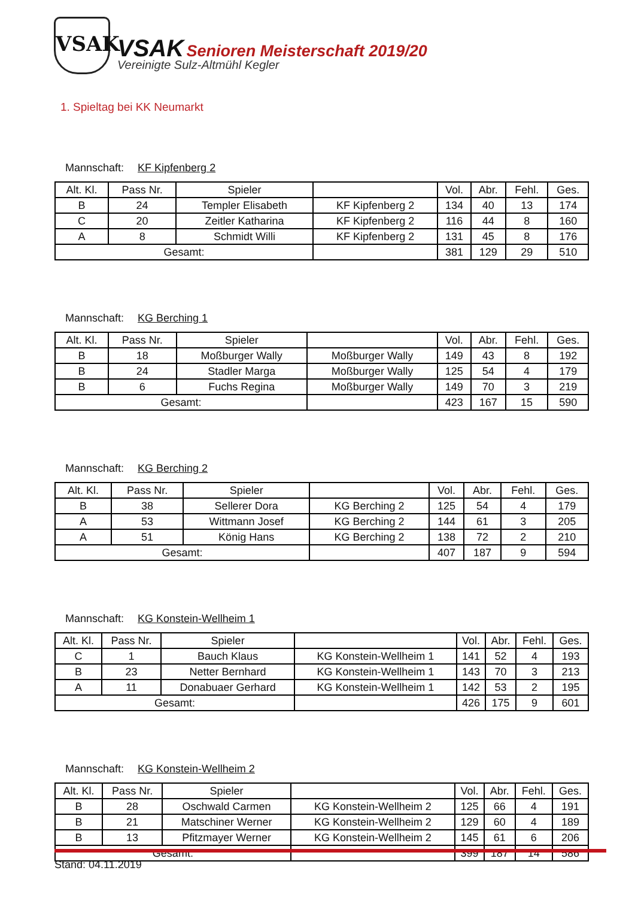VSAK
VSAK Senioren Meisterschaft 2019/20
Vereinigte Sulz-Altmühl Kegler
1. Spieltag bei KK Neumarkt
Mannschaft: KF Kipfenberg 2
| Alt. Kl. | Pass Nr. | Spieler | | Vol. | Abr. | Fehl. | Ges. |
| --- | --- | --- | --- | --- | --- | --- | --- |
| B | 24 | Templer Elisabeth | KF Kipfenberg 2 | 134 | 40 | 13 | 174 |
| C | 20 | Zeitler Katharina | KF Kipfenberg 2 | 116 | 44 | 8 | 160 |
| A | 8 | Schmidt Willi | KF Kipfenberg 2 | 131 | 45 | 8 | 176 |
| Gesamt: | | | | 381 | 129 | 29 | 510 |
Mannschaft: KG Berching 1
| Alt. Kl. | Pass Nr. | Spieler | | Vol. | Abr. | Fehl. | Ges. |
| --- | --- | --- | --- | --- | --- | --- | --- |
| B | 18 | Moßburger Wally | Moßburger Wally | 149 | 43 | 8 | 192 |
| B | 24 | Stadler Marga | Moßburger Wally | 125 | 54 | 4 | 179 |
| B | 6 | Fuchs Regina | Moßburger Wally | 149 | 70 | 3 | 219 |
| Gesamt: | | | | 423 | 167 | 15 | 590 |
Mannschaft: KG Berching 2
| Alt. Kl. | Pass Nr. | Spieler | | Vol. | Abr. | Fehl. | Ges. |
| --- | --- | --- | --- | --- | --- | --- | --- |
| B | 38 | Sellerer Dora | KG Berching 2 | 125 | 54 | 4 | 179 |
| A | 53 | Wittmann Josef | KG Berching 2 | 144 | 61 | 3 | 205 |
| A | 51 | König Hans | KG Berching 2 | 138 | 72 | 2 | 210 |
| Gesamt: | | | | 407 | 187 | 9 | 594 |
Mannschaft: KG Konstein-Wellheim 1
| Alt. Kl. | Pass Nr. | Spieler | | Vol. | Abr. | Fehl. | Ges. |
| --- | --- | --- | --- | --- | --- | --- | --- |
| C | 1 | Bauch Klaus | KG Konstein-Wellheim 1 | 141 | 52 | 4 | 193 |
| B | 23 | Netter Bernhard | KG Konstein-Wellheim 1 | 143 | 70 | 3 | 213 |
| A | 11 | Donabuaer Gerhard | KG Konstein-Wellheim 1 | 142 | 53 | 2 | 195 |
| Gesamt: | | | | 426 | 175 | 9 | 601 |
Mannschaft: KG Konstein-Wellheim 2
| Alt. Kl. | Pass Nr. | Spieler | | Vol. | Abr. | Fehl. | Ges. |
| --- | --- | --- | --- | --- | --- | --- | --- |
| B | 28 | Oschwald Carmen | KG Konstein-Wellheim 2 | 125 | 66 | 4 | 191 |
| B | 21 | Matschiner Werner | KG Konstein-Wellheim 2 | 129 | 60 | 4 | 189 |
| B | 13 | Pfitzmayer Werner | KG Konstein-Wellheim 2 | 145 | 61 | 6 | 206 |
| Gesamt: | | | | 399 | 187 | 14 | 586 |
Stand: 04.11.2019